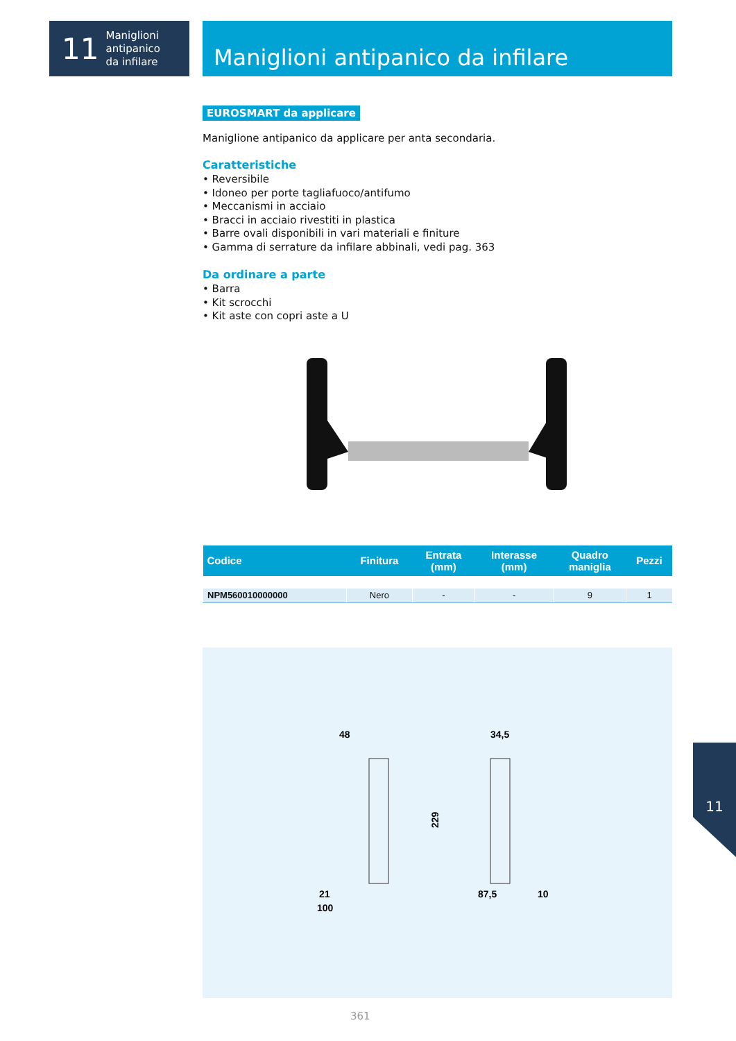11
Maniglioni
antipanico
da infilare
Maniglioni antipanico da infilare
EUROSMART da applicare
Maniglione antipanico da applicare per anta secondaria.
Caratteristiche
• Reversibile
• Idoneo per porte tagliafuoco/antifumo
• Meccanismi in acciaio
• Bracci in acciaio rivestiti in plastica
• Barre ovali disponibili in vari materiali e finiture
• Gamma di serrature da infilare abbinali, vedi pag. 363
Da ordinare a parte
• Barra
• Kit scrocchi
• Kit aste con copri aste a U
| Codice | Finitura | Entrata (mm) | Interasse (mm) | Quadro maniglia | Pezzi |
| --- | --- | --- | --- | --- | --- |
| NPM560010000000 | Nero | - | - | 9 | 1 |
48
34,5
229
21
100
87,5
10
361
11